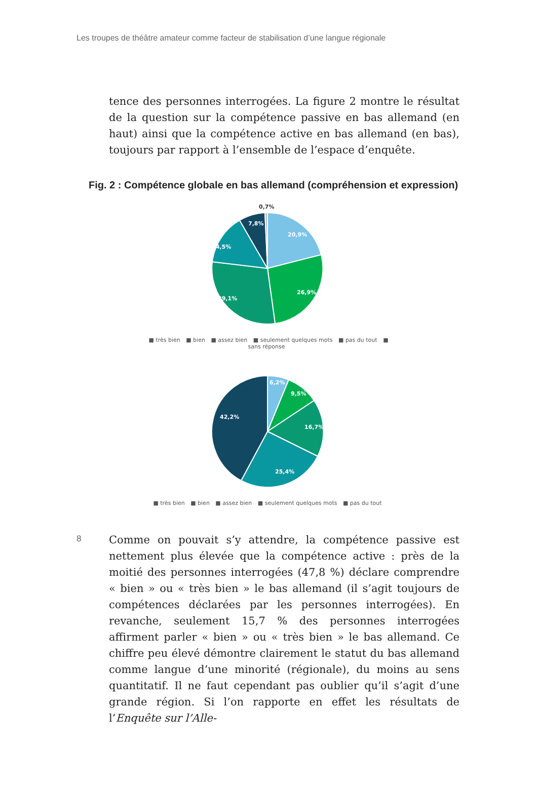Les troupes de théâtre amateur comme facteur de stabilisation d’une langue régionale
tence des personnes interrogées. La figure 2 montre le résultat de la question sur la compétence passive en bas allemand (en haut) ainsi que la compétence active en bas allemand (en bas), toujours par rapport à l’ensemble de l’espace d’enquête.
Fig. 2 : Compétence globale en bas allemand (compréhension et expression)
0,7%
7,8%
20,9%
14,5%
26,9%
29,1%
■ très bien ■ bien ■ assez bien ■ seulement quelques mots ■ pas du tout ■ sans réponse
6,2%
9,5%
42,2%
16,7%
25,4%
■ très bien ■ bien ■ assez bien ■ seulement quelques mots ■ pas du tout
8
Comme on pouvait s’y attendre, la compétence passive est nettement plus élevée que la compétence active : près de la moitié des personnes interrogées (47,8 %) déclare comprendre « bien » ou « très bien » le bas allemand (il s’agit toujours de compétences déclarées par les personnes interrogées). En revanche, seulement 15,7 % des personnes interrogées affirment parler « bien » ou « très bien » le bas allemand. Ce chiffre peu élevé démontre clairement le statut du bas allemand comme langue d’une minorité (régionale), du moins au sens quantitatif. Il ne faut cependant pas oublier qu’il s’agit d’une grande région. Si l’on rapporte en effet les résultats de l’Enquête sur l’Alle-